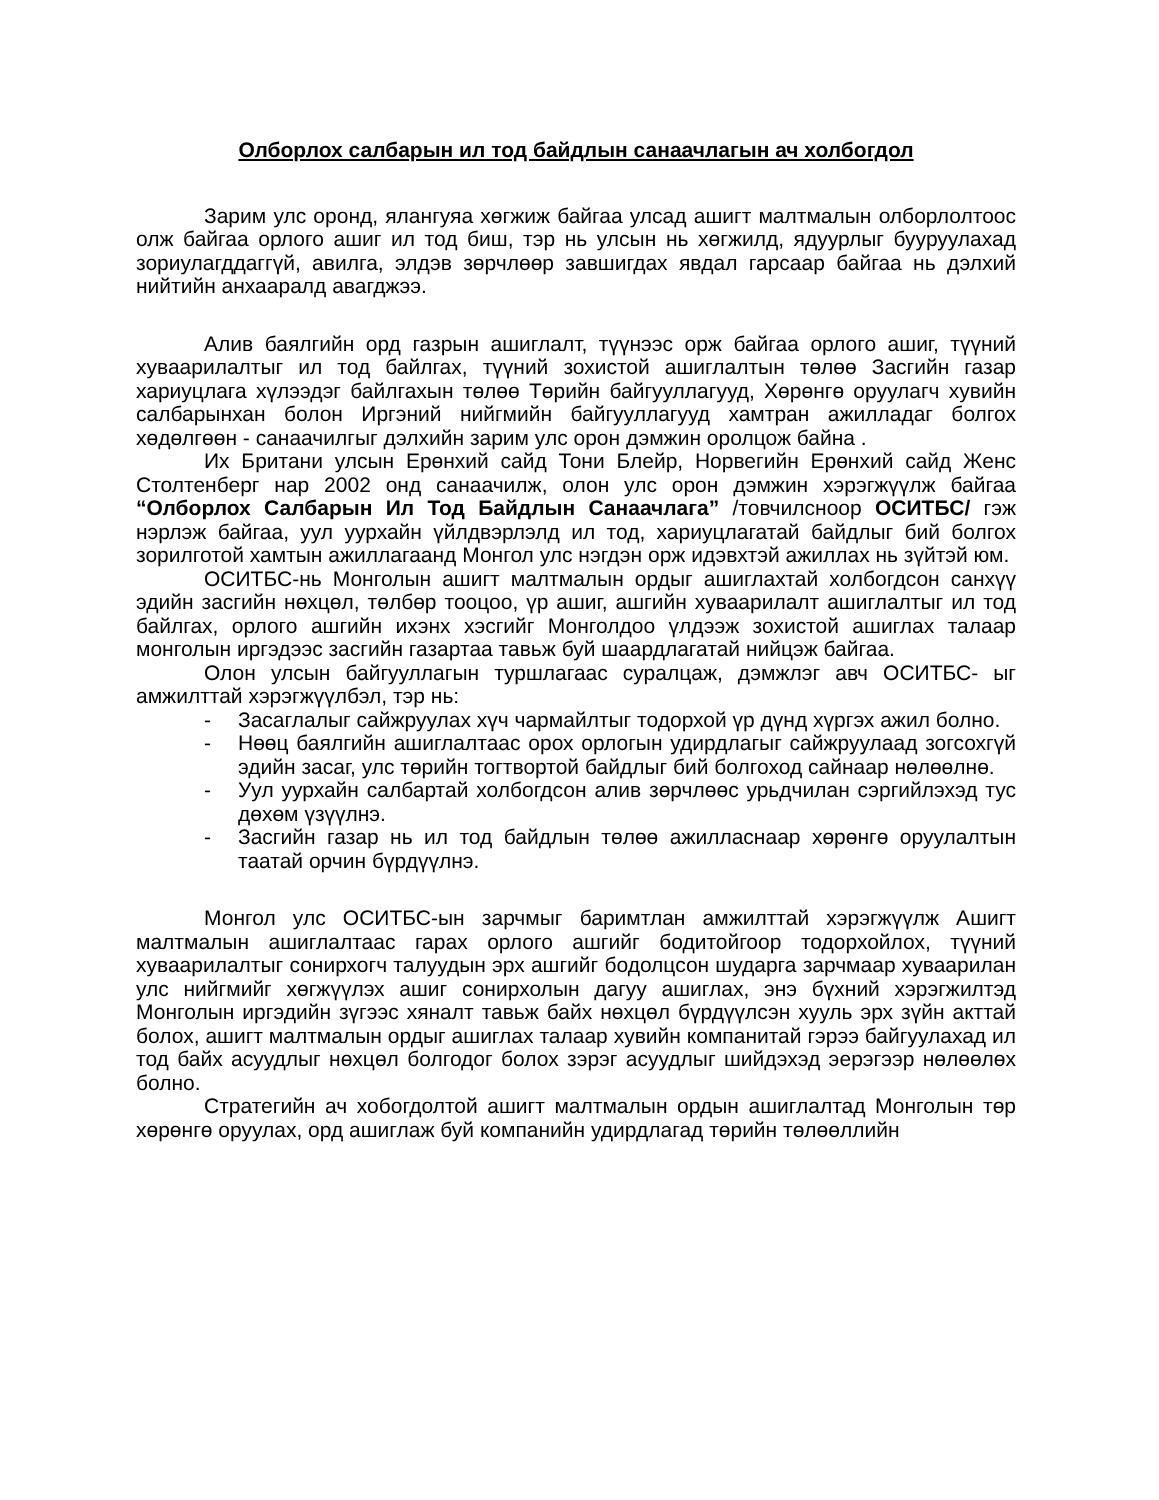Олборлох салбарын ил тод байдлын санаачлагын ач холбогдол
Зарим улс оронд, ялангуяа хөгжиж байгаа улсад ашигт малтмалын олборлолтоос олж байгаа орлого ашиг ил тод биш, тэр нь улсын нь хөгжилд, ядуурлыг бууруулахад зориулагддаггүй, авилга, элдэв зөрчлөөр завшигдах явдал гарсаар байгаа нь дэлхий нийтийн анхааралд авагджээ.
Алив баялгийн орд газрын ашиглалт, түүнээс орж байгаа орлого ашиг, түүний хуваарилалтыг ил тод байлгах, түүний зохистой ашиглалтын төлөө Засгийн газар хариуцлага хүлээдэг байлгахын төлөө Төрийн байгууллагууд, Хөрөнгө оруулагч хувийн салбарынхан болон Иргэний нийгмийн байгууллагууд хамтран ажилладаг болгох хөдөлгөөн - санаачилгыг дэлхийн зарим улс орон дэмжин оролцож байна .
Их Британи улсын Ерөнхий сайд Тони Блейр, Норвегийн Ерөнхий сайд Женс Столтенберг нар 2002 онд санаачилж, олон улс орон дэмжин хэрэгжүүлж байгаа “Олборлох Салбарын Ил Тод Байдлын Санаачлага” /товчилсноор ОСИТБС/ гэж нэрлэж байгаа, уул уурхайн үйлдвэрлэлд ил тод, хариуцлагатай байдлыг бий болгох зорилготой хамтын ажиллагаанд Монгол улс нэгдэн орж идэвхтэй ажиллах нь зүйтэй юм.
ОСИТБС-нь Монголын ашигт малтмалын ордыг ашиглахтай холбогдсон санхүү эдийн засгийн нөхцөл, төлбөр тооцоо, үр ашиг, ашгийн хуваарилалт ашиглалтыг ил тод байлгах, орлого ашгийн ихэнх хэсгийг Монголдоо үлдээж зохистой ашиглах талаар монголын иргэдээс засгийн газартаа тавьж буй шаардлагатай нийцэж байгаа.
Олон улсын байгууллагын туршлагаас суралцаж, дэмжлэг авч ОСИТБС- ыг амжилттай хэрэгжүүлбэл, тэр нь:
- Засаглалыг сайжруулах хүч чармайлтыг тодорхой үр дүнд хүргэх ажил болно.
- Нөөц баялгийн ашиглалтаас орох орлогын удирдлагыг сайжруулаад зогсохгүй эдийн засаг, улс төрийн тогтвортой байдлыг бий болгоход сайнаар нөлөөлнө.
- Уул уурхайн салбартай холбогдсон алив зөрчлөөс урьдчилан сэргийлэхэд тус дөхөм үзүүлнэ.
- Засгийн газар нь ил тод байдлын төлөө ажилласнаар хөрөнгө оруулалтын таатай орчин бүрдүүлнэ.
Монгол улс ОСИТБС-ын зарчмыг баримтлан амжилттай хэрэгжүүлж Ашигт малтмалын ашиглалтаас гарах орлого ашгийг бодитойгоор тодорхойлох, түүний хуваарилалтыг сонирхогч талуудын эрх ашгийг бодолцсон шударга зарчмаар хуваарилан улс нийгмийг хөгжүүлэх ашиг сонирхолын дагуу ашиглах, энэ бүхний хэрэгжилтэд Монголын иргэдийн зүгээс хяналт тавьж байх нөхцөл бүрдүүлсэн хууль эрх зүйн акттай болох, ашигт малтмалын ордыг ашиглах талаар хувийн компанитай гэрээ байгуулахад ил тод байх асуудлыг нөхцөл болгодог болох зэрэг асуудлыг шийдэхэд эерэгээр нөлөөлөх болно.
Стратегийн ач хобогдолтой ашигт малтмалын ордын ашиглалтад Монголын төр хөрөнгө оруулах, орд ашиглаж буй компанийн удирдлагад төрийн төлөөллийн